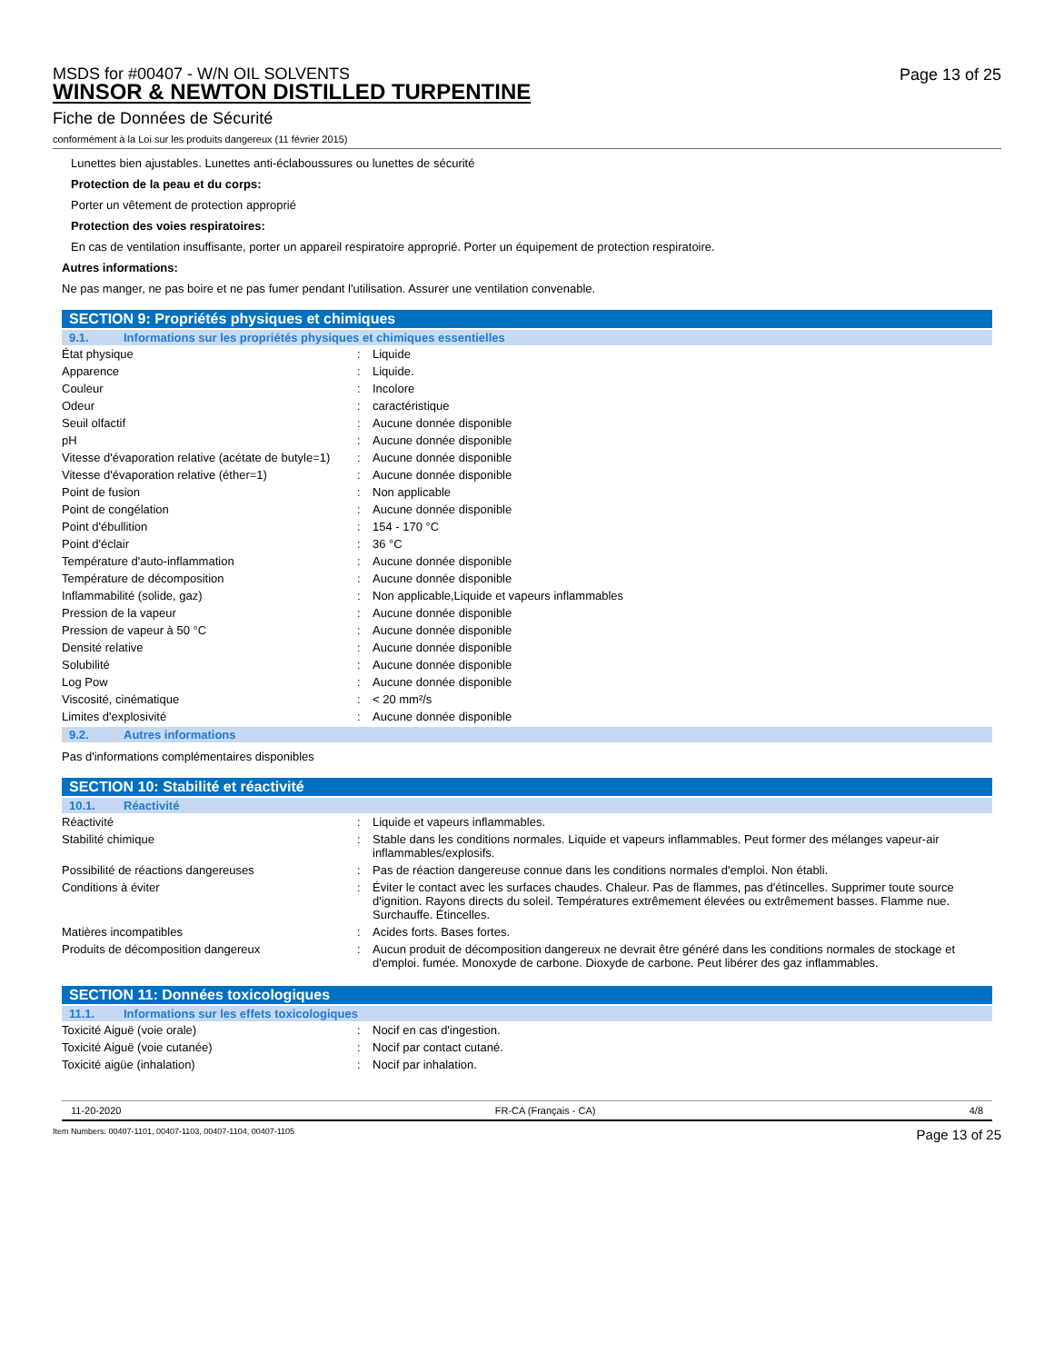MSDS for #00407 - W/N OIL SOLVENTS
WINSOR & NEWTON DISTILLED TURPENTINE
Page 13 of 25
Fiche de Données de Sécurité
conformément à la Loi sur les produits dangereux (11 février 2015)
Lunettes bien ajustables. Lunettes anti-éclaboussures ou lunettes de sécurité
Protection de la peau et du corps:
Porter un vêtement de protection approprié
Protection des voies respiratoires:
En cas de ventilation insuffisante, porter un appareil respiratoire approprié. Porter un équipement de protection respiratoire.
Autres informations:
Ne pas manger, ne pas boire et ne pas fumer pendant l'utilisation. Assurer une ventilation convenable.
SECTION 9: Propriétés physiques et chimiques
9.1. Informations sur les propriétés physiques et chimiques essentielles
| État physique | : | Liquide |
| Apparence | : | Liquide. |
| Couleur | : | Incolore |
| Odeur | : | caractéristique |
| Seuil olfactif | : | Aucune donnée disponible |
| pH | : | Aucune donnée disponible |
| Vitesse d'évaporation relative (acétate de butyle=1) | : | Aucune donnée disponible |
| Vitesse d'évaporation relative (éther=1) | : | Aucune donnée disponible |
| Point de fusion | : | Non applicable |
| Point de congélation | : | Aucune donnée disponible |
| Point d'ébullition | : | 154 - 170 °C |
| Point d'éclair | : | 36 °C |
| Température d'auto-inflammation | : | Aucune donnée disponible |
| Température de décomposition | : | Aucune donnée disponible |
| Inflammabilité (solide, gaz) | : | Non applicable,Liquide et vapeurs inflammables |
| Pression de la vapeur | : | Aucune donnée disponible |
| Pression de vapeur à 50 °C | : | Aucune donnée disponible |
| Densité relative | : | Aucune donnée disponible |
| Solubilité | : | Aucune donnée disponible |
| Log Pow | : | Aucune donnée disponible |
| Viscosité, cinématique | : | < 20 mm²/s |
| Limites d'explosivité | : | Aucune donnée disponible |
9.2. Autres informations
Pas d'informations complémentaires disponibles
SECTION 10: Stabilité et réactivité
10.1. Réactivité
| Réactivité | : | Liquide et vapeurs inflammables. |
| Stabilité chimique | : | Stable dans les conditions normales. Liquide et vapeurs inflammables. Peut former des mélanges vapeur-air inflammables/explosifs. |
| Possibilité de réactions dangereuses | : | Pas de réaction dangereuse connue dans les conditions normales d'emploi. Non établi. |
| Conditions à éviter | : | Éviter le contact avec les surfaces chaudes. Chaleur. Pas de flammes, pas d'étincelles. Supprimer toute source d'ignition. Rayons directs du soleil. Températures extrêmement élevées ou extrêmement basses. Flamme nue. Surchauffe. Étincelles. |
| Matières incompatibles | : | Acides forts. Bases fortes. |
| Produits de décomposition dangereux | : | Aucun produit de décomposition dangereux ne devrait être généré dans les conditions normales de stockage et d'emploi. fumée. Monoxyde de carbone. Dioxyde de carbone. Peut libérer des gaz inflammables. |
SECTION 11: Données toxicologiques
11.1. Informations sur les effets toxicologiques
| Toxicité Aiguë (voie orale) | : | Nocif en cas d'ingestion. |
| Toxicité Aiguë (voie cutanée) | : | Nocif par contact cutané. |
| Toxicité aigüe (inhalation) | : | Nocif par inhalation. |
11-20-2020 FR-CA (Français - CA) 4/8
Item Numbers: 00407-1101, 00407-1103, 00407-1104, 00407-1105 Page 13 of 25